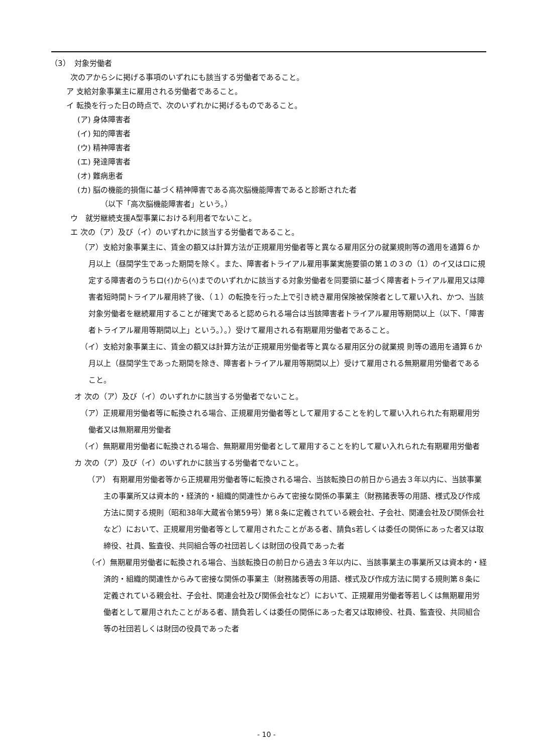（3）　対象労働者
次のアからシに掲げる事項のいずれにも該当する労働者であること。
ア 支給対象事業主に雇用される労働者であること。
イ 転換を行った日の時点で、次のいずれかに掲げるものであること。
(ア) 身体障害者
(イ) 知的障害者
(ウ) 精神障害者
(エ) 発達障害者
(オ) 難病患者
(カ) 脳の機能的損傷に基づく精神障害である高次脳機能障害であると診断された者
（以下「高次脳機能障害者」という。）
ウ　就労継続支援A型事業における利用者でないこと。
エ 次の（ア）及び（イ）のいずれかに該当する労働者であること。
（ア）支給対象事業主に、賃金の額又は計算方法が正規雇用労働者等と異なる雇用区分の就業規則等の適用を通算６か月以上（昼間学生であった期間を除く。また、障害者トライアル雇用事業実施要領の第１の３の（1）のイ又はロに規定する障害者のうちロ(ｲ)から(ﾍ)までのいずれかに該当する対象労働者を同要領に基づく障害者トライアル雇用又は障害者短時間トライアル雇用終了後、（１）の転換を行った上で引き続き雇用保険被保険者として雇い入れ、かつ、当該対象労働者を継続雇用することが確実であると認められる場合は当該障害者トライアル雇用等期間以上（以下、「障害者トライアル雇用等期間以上」という。）。）受けて雇用される有期雇用労働者であること。
（イ）支給対象事業主に、賃金の額又は計算方法が正規雇用労働者等と異なる雇用区分の就業規 則等の適用を通算６か月以上（昼間学生であった期間を除き、障害者トライアル雇用等期間以上）受けて雇用される無期雇用労働者であること。
オ 次の（ア）及び（イ）のいずれかに該当する労働者でないこと。
（ア）正規雇用労働者等に転換される場合、正規雇用労働者等として雇用することを約して雇い入れられた有期雇用労働者又は無期雇用労働者
（イ）無期雇用労働者に転換される場合、無期雇用労働者として雇用することを約して雇い入れられた有期雇用労働者
カ 次の（ア）及び（イ）のいずれかに該当する労働者でないこと。
（ア） 有期雇用労働者等から正規雇用労働者等に転換される場合、当該転換日の前日から過去３年以内に、当該事業主の事業所又は資本的・経済的・組織的関連性からみて密接な関係の事業主（財務諸表等の用語、様式及び作成方法に関する規則（昭和38年大蔵省令第59号）第８条に定義されている親会社、子会社、関連会社及び関係会社など）において、正規雇用労働者等として雇用されたことがある者、請負s若しくは委任の関係にあった者又は取締役、社員、監査役、共同組合等の社団若しくは財団の役員であった者
（イ）無期雇用労働者に転換される場合、当該転換日の前日から過去３年以内に、当該事業主の事業所又は資本的・経済的・組織的関連性からみて密接な関係の事業主（財務諸表等の用語、様式及び作成方法に関する規則第８条に定義されている親会社、子会社、関連会社及び関係会社など）において、正規雇用労働者等若しくは無期雇用労働者として雇用されたことがある者、請負若しくは委任の関係にあった者又は取締役、社員、監査役、共同組合等の社団若しくは財団の役員であった者
- 10 -